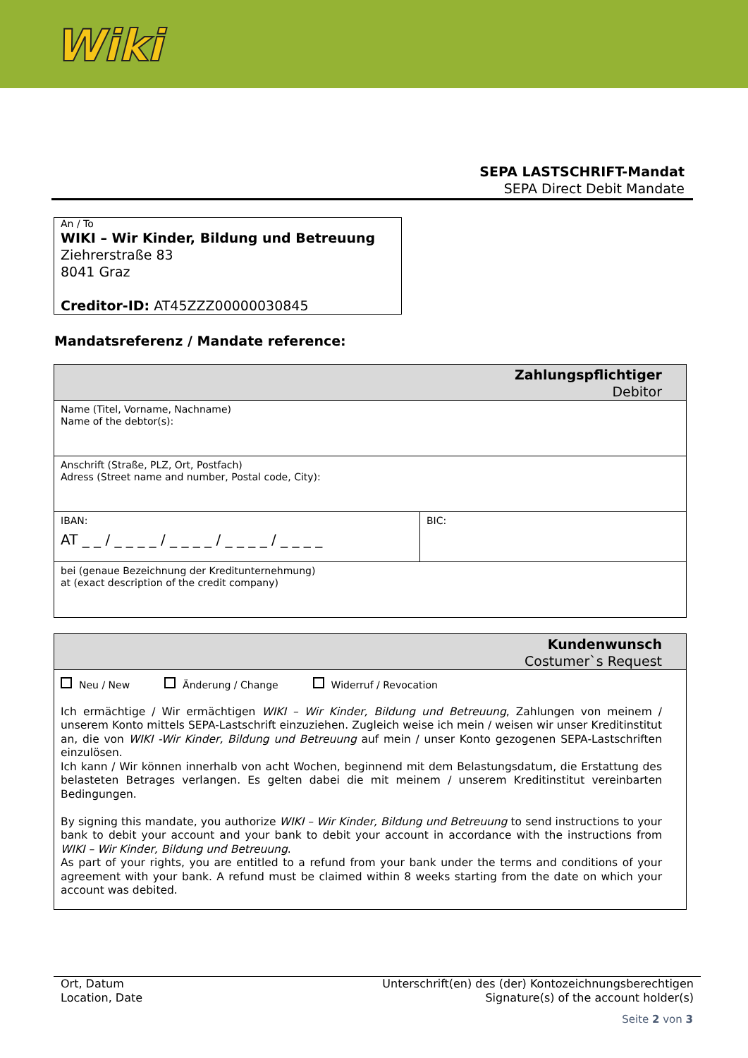Wiki
SEPA LASTSCHRIFT-Mandat
SEPA Direct Debit Mandate
An / To
WIKI – Wir Kinder, Bildung und Betreuung
Ziehrerstraße 83
8041 Graz
Creditor-ID: AT45ZZZ00000030845
Mandatsreferenz / Mandate reference:
| Zahlungspflichtiger Debitor | |
| Name (Titel, Vorname, Nachname) Name of the debtor(s): | |
| Anschrift (Straße, PLZ, Ort, Postfach) Adress (Street name and number, Postal code, City): | |
| IBAN: AT _ _ / _ _ _ _ / _ _ _ _ / _ _ _ _ / _ _ _ _ | BIC: |
| bei (genaue Bezeichnung der Kreditunternehmung) at (exact description of the credit company) | |
| Kundenwunsch Costumer`s Request |
| Neu / New Änderung / Change Widerruf / Revocation Ich ermächtige / Wir ermächtigen WIKI – Wir Kinder, Bildung und Betreuung , Zahlungen von meinem / unserem Konto mittels SEPA-Lastschrift einzuziehen. Zugleich weise ich mein / weisen wir unser Kreditinstitut an, die von WIKI -Wir Kinder, Bildung und Betreuung auf mein / unser Konto gezogenen SEPA-Lastschriften einzulösen. Ich kann / Wir können innerhalb von acht Wochen, beginnend mit dem Belastungsdatum, die Erstattung des belasteten Betrages verlangen. Es gelten dabei die mit meinem / unserem Kreditinstitut vereinbarten Bedingungen. By signing this mandate, you authorize WIKI – Wir Kinder, Bildung und Betreuung to send instructions to your bank to debit your account and your bank to debit your account in accordance with the instructions from WIKI – Wir Kinder, Bildung und Betreuung . As part of your rights, you are entitled to a refund from your bank under the terms and conditions of your agreement with your bank. A refund must be claimed within 8 weeks starting from the date on which your account was debited. |
Ort, Datum
Location, Date
Unterschrift(en) des (der) Kontozeichnungsberechtigen
Signature(s) of the account holder(s)
Seite 2 von 3